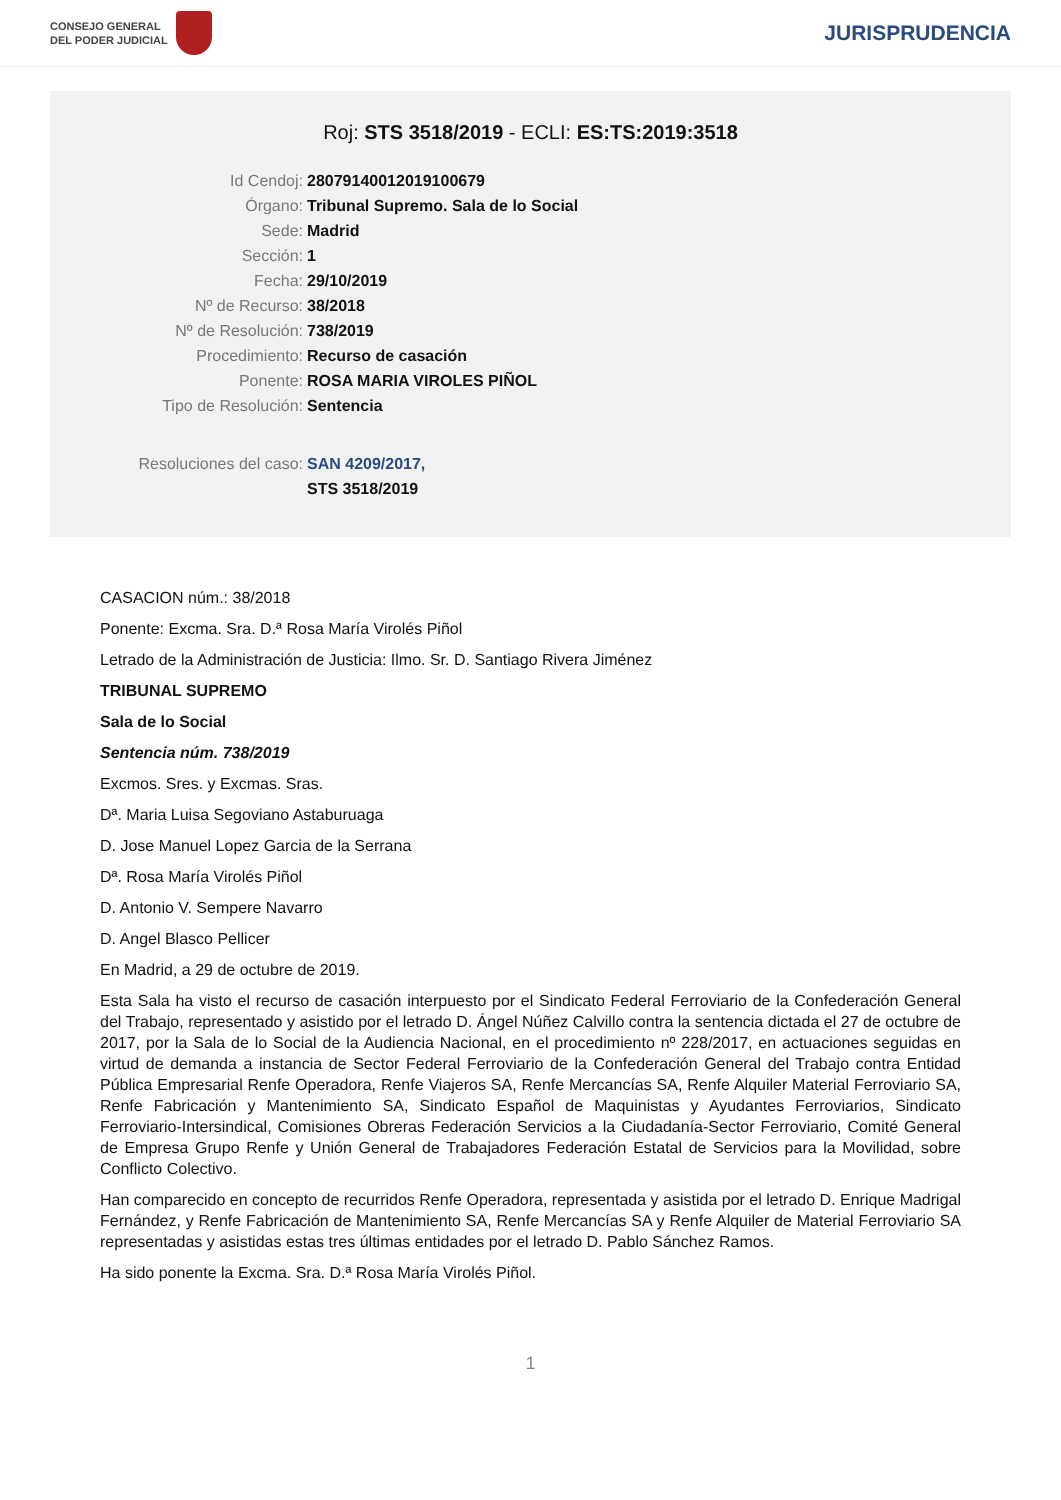CONSEJO GENERAL
DEL PODER JUDICIAL
JURISPRUDENCIA
Roj: STS 3518/2019 - ECLI: ES:TS:2019:3518
Id Cendoj: 28079140012019100679
Órgano: Tribunal Supremo. Sala de lo Social
Sede: Madrid
Sección: 1
Fecha: 29/10/2019
Nº de Recurso: 38/2018
Nº de Resolución: 738/2019
Procedimiento: Recurso de casación
Ponente: ROSA MARIA VIROLES PIÑOL
Tipo de Resolución: Sentencia
Resoluciones del caso: SAN 4209/2017,
STS 3518/2019
CASACION núm.: 38/2018
Ponente: Excma. Sra. D.ª Rosa María Virolés Piñol
Letrado de la Administración de Justicia: Ilmo. Sr. D. Santiago Rivera Jiménez
TRIBUNAL SUPREMO
Sala de lo Social
Sentencia núm. 738/2019
Excmos. Sres. y Excmas. Sras.
Dª. Maria Luisa Segoviano Astaburuaga
D. Jose Manuel Lopez Garcia de la Serrana
Dª. Rosa María Virolés Piñol
D. Antonio V. Sempere Navarro
D. Angel Blasco Pellicer
En Madrid, a 29 de octubre de 2019.
Esta Sala ha visto el recurso de casación interpuesto por el Sindicato Federal Ferroviario de la Confederación General del Trabajo, representado y asistido por el letrado D. Ángel Núñez Calvillo contra la sentencia dictada el 27 de octubre de 2017, por la Sala de lo Social de la Audiencia Nacional, en el procedimiento nº 228/2017, en actuaciones seguidas en virtud de demanda a instancia de Sector Federal Ferroviario de la Confederación General del Trabajo contra Entidad Pública Empresarial Renfe Operadora, Renfe Viajeros SA, Renfe Mercancías SA, Renfe Alquiler Material Ferroviario SA, Renfe Fabricación y Mantenimiento SA, Sindicato Español de Maquinistas y Ayudantes Ferroviarios, Sindicato Ferroviario-Intersindical, Comisiones Obreras Federación Servicios a la Ciudadanía-Sector Ferroviario, Comité General de Empresa Grupo Renfe y Unión General de Trabajadores Federación Estatal de Servicios para la Movilidad, sobre Conflicto Colectivo.
Han comparecido en concepto de recurridos Renfe Operadora, representada y asistida por el letrado D. Enrique Madrigal Fernández, y Renfe Fabricación de Mantenimiento SA, Renfe Mercancías SA y Renfe Alquiler de Material Ferroviario SA representadas y asistidas estas tres últimas entidades por el letrado D. Pablo Sánchez Ramos.
Ha sido ponente la Excma. Sra. D.ª Rosa María Virolés Piñol.
1